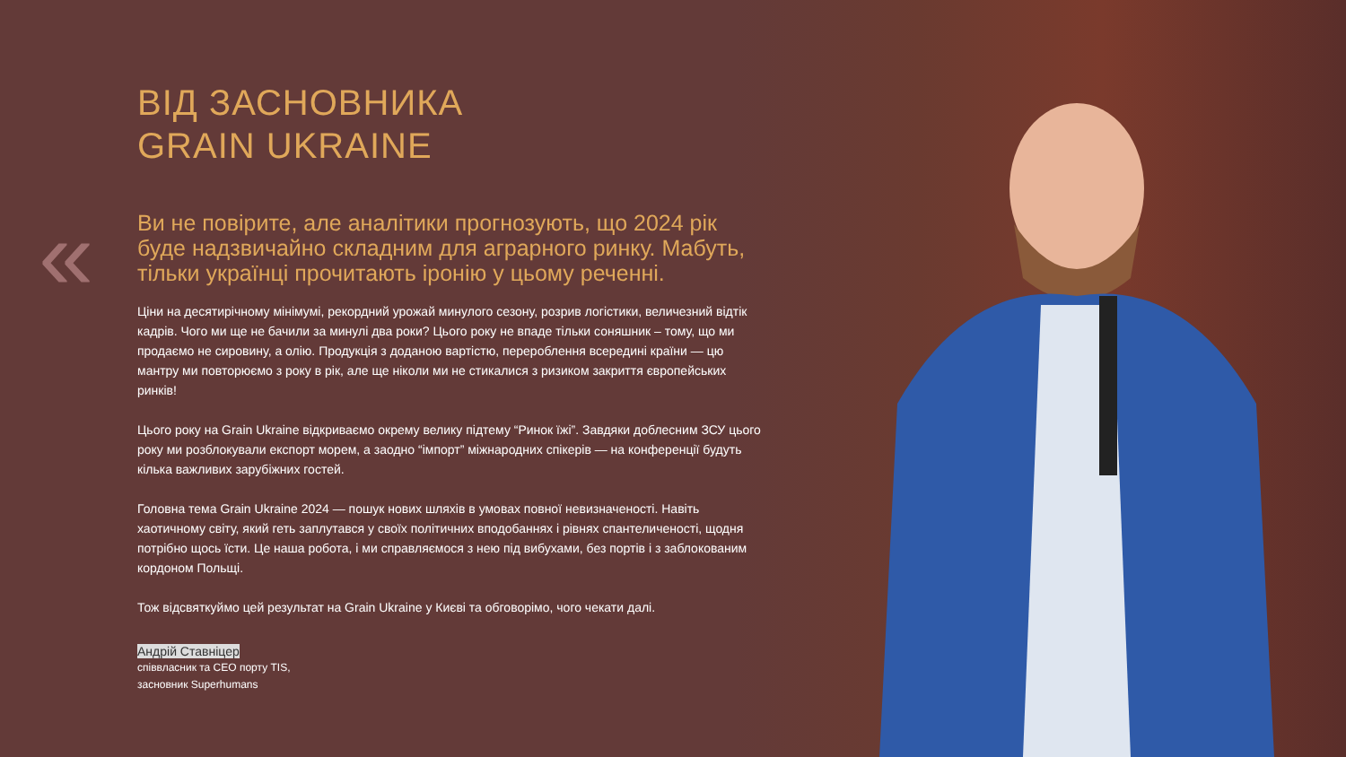ВІД ЗАСНОВНИКА
GRAIN UKRAINE
« Ви не повірите, але аналітики прогнозують, що 2024 рік буде надзвичайно складним для аграрного ринку. Мабуть, тільки українці прочитають іронію у цьому реченні.
Ціни на десятирічному мінімумі, рекордний урожай минулого сезону, розрив логістики, величезний відтік кадрів. Чого ми ще не бачили за минулі два роки? Цього року не впаде тільки соняшник – тому, що ми продаємо не сировину, а олію. Продукція з доданою вартістю, перероблення всередині країни — цю мантру ми повторюємо з року в рік, але ще ніколи ми не стикалися з ризиком закриття європейських ринків!
Цього року на Grain Ukraine відкриваємо окрему велику підтему “Ринок їжі”. Завдяки доблесним ЗСУ цього року ми розблокували експорт морем, а заодно “імпорт” міжнародних спікерів — на конференції будуть кілька важливих зарубіжних гостей.
Головна тема Grain Ukraine 2024 — пошук нових шляхів в умовах повної невизначеності. Навіть хаотичному світу, який геть заплутався у своїх політичних вподобаннях і рівнях спантеличеності, щодня потрібно щось їсти. Це наша робота, і ми справляємося з нею під вибухами, без портів і з заблокованим кордоном Польщі.
Тож відсвяткуймо цей результат на Grain Ukraine у Києві та обговорімо, чого чекати далі.
Андрій Ставніцер
співвласник та CEO порту TIS,
засновник Superhumans